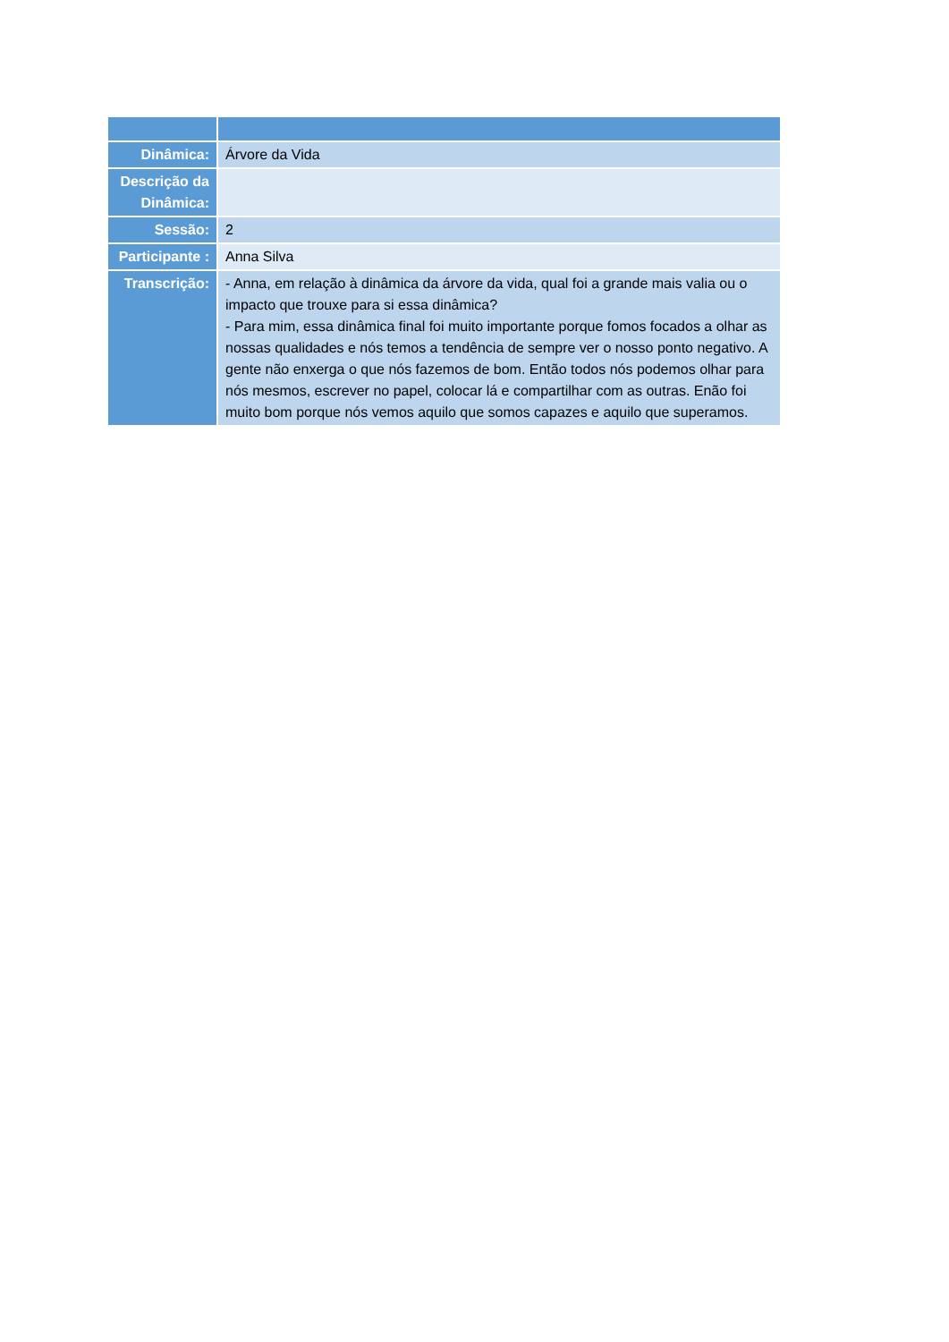| Dinâmica: | Árvore da Vida |
| Descrição da Dinâmica: | |
| Sessão: | 2 |
| Participante : | Anna Silva |
| Transcrição: | - Anna, em relação à dinâmica da árvore da vida, qual foi a grande mais valia ou o impacto que trouxe para si essa dinâmica? - Para mim, essa dinâmica final foi muito importante porque fomos focados a olhar as nossas qualidades e nós temos a tendência de sempre ver o nosso ponto negativo. A gente não enxerga o que nós fazemos de bom. Então todos nós podemos olhar para nós mesmos, escrever no papel, colocar lá e compartilhar com as outras. Enão foi muito bom porque nós vemos aquilo que somos capazes e aquilo que superamos. |